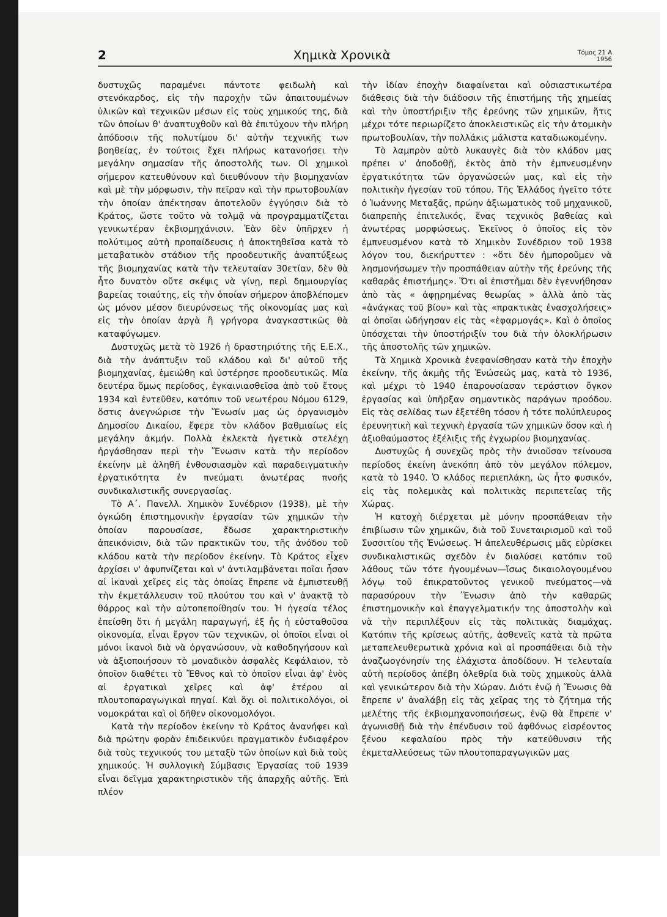2 Χημικὰ Χρονικὰ Τόμος 21 Α
1956
δυστυχῶς παραμένει πάντοτε φειδωλὴ καὶ στενόκαρδος, εἰς τὴν παροχὴν τῶν ἀπαιτουμένων ὑλικῶν καὶ τεχνικῶν μέσων εἰς τοὺς χημικούς της, διὰ τῶν ὁποίων θ' ἀναπτυχθοῦν καὶ θὰ ἐπιτύχουν τὴν πλήρη ἀπόδοσιν τῆς πολυτίμου δι' αὐτὴν τεχνικῆς των βοηθείας, ἐν τούτοις ἔχει πλήρως κατανοήσει τὴν μεγάλην σημασίαν τῆς ἀποστολῆς των. Οἱ χημικοὶ σήμερον κατευθύνουν καὶ διευθύνουν τὴν βιομηχανίαν καὶ μὲ τὴν μόρφωσιν, τὴν πεῖραν καὶ τὴν πρωτοβουλίαν τὴν ὁποίαν ἀπέκτησαν ἀποτελοῦν ἐγγύησιν διὰ τὸ Κράτος, ὥστε τοῦτο νὰ τολμᾷ νὰ προγραμματίζεται γενικωτέραν ἐκβιομηχάνισιν. Ἐὰν δὲν ὑπῆρχεν ἡ πολύτιμος αὐτὴ προπαίδευσις ἡ ἀποκτηθεῖσα κατὰ τὸ μεταβατικὸν στάδιον τῆς προοδευτικῆς ἀναπτύξεως τῆς βιομηχανίας κατὰ τὴν τελευταίαν 30ετίαν, δὲν θὰ ἦτο δυνατὸν οὔτε σκέψις νὰ γίνῃ, περὶ δημιουργίας βαρείας τοιαύτης, εἰς τὴν ὁποίαν σήμερον ἀποβλέπομεν ὡς μόνον μέσον διευρύνσεως τῆς οἰκονομίας μας καὶ εἰς τὴν ὁποίαν ἀργὰ ἢ γρήγορα ἀναγκαστικῶς θὰ καταφύγωμεν.
Δυστυχῶς μετὰ τὸ 1926 ἡ δραστηριότης τῆς Ε.Ε.Χ., διὰ τὴν ἀνάπτυξιν τοῦ κλάδου καὶ δι' αὐτοῦ τῆς βιομηχανίας, ἐμειώθη καὶ ὑστέρησε προοδευτικῶς. Μία δευτέρα ὅμως περίοδος, ἐγκαινιασθεῖσα ἀπὸ τοῦ ἔτους 1934 καὶ ἐντεῦθεν, κατόπιν τοῦ νεωτέρου Νόμου 6129, ὅστις ἀνεγνώρισε τὴν Ἕνωσίν μας ὡς ὀργανισμὸν Δημοσίου Δικαίου, ἔφερε τὸν κλάδον βαθμιαίως εἰς μεγάλην ἀκμήν. Πολλὰ ἐκλεκτὰ ἡγετικὰ στελέχη ἠργάσθησαν περὶ τὴν Ἕνωσιν κατὰ τὴν περίοδον ἐκείνην μὲ ἀληθῆ ἐνθουσιασμὸν καὶ παραδειγματικὴν ἐργατικότητα ἐν πνεύματι ἀνωτέρας πνοῆς συνδικαλιστικῆς συνεργασίας.
Τὸ Α΄. Πανελλ. Χημικὸν Συνέδριον (1938), μὲ τὴν ὀγκώδη ἐπιστημονικὴν ἐργασίαν τῶν χημικῶν τὴν ὁποίαν παρουσίασε, ἔδωσε χαρακτηριστικὴν ἀπεικόνισιν, διὰ τῶν πρακτικῶν του, τῆς ἀνόδου τοῦ κλάδου κατὰ τὴν περίοδον ἐκείνην. Τὸ Κράτος εἶχεν ἀρχίσει ν' ἀφυπνίζεται καὶ ν' ἀντιλαμβάνεται ποῖαι ἦσαν αἱ ἱκαναὶ χεῖρες εἰς τὰς ὁποίας ἔπρεπε νὰ ἐμπιστευθῇ τὴν ἐκμετάλλευσιν τοῦ πλούτου του καὶ ν' ἀνακτᾷ τὸ θάρρος καὶ τὴν αὐτοπεποίθησίν του. Ἡ ἡγεσία τέλος ἐπείσθη ὅτι ἡ μεγάλη παραγωγή, ἐξ ἧς ἡ εὐσταθοῦσα οἰκονομία, εἶναι ἔργον τῶν τεχνικῶν, οἱ ὁποῖοι εἶναι οἱ μόνοι ἱκανοὶ διὰ νὰ ὀργανώσουν, νὰ καθοδηγήσουν καὶ νὰ ἀξιοποιήσουν τὸ μοναδικὸν ἀσφαλὲς Κεφάλαιον, τὸ ὁποῖον διαθέτει τὸ Ἔθνος καὶ τὸ ὁποῖον εἶναι ἀφ' ἑνὸς αἱ ἐργατικαὶ χεῖρες καὶ ἀφ' ἑτέρου αἱ πλουτοπαραγωγικαὶ πηγαί. Καὶ ὄχι οἱ πολιτικολόγοι, οἱ νομοκράται καὶ οἱ δῆθεν οἰκονομολόγοι.
Κατὰ τὴν περίοδον ἐκείνην τὸ Κράτος ἀνανήφει καὶ διὰ πρώτην φορὰν ἐπιδεικνύει πραγματικὸν ἐνδιαφέρον διὰ τοὺς τεχνικούς του μεταξὺ τῶν ὁποίων καὶ διὰ τοὺς χημικούς. Ἡ συλλογικὴ Σύμβασις Ἐργασίας τοῦ 1939 εἶναι δεῖγμα χαρακτηριστικὸν τῆς ἀπαρχῆς αὐτῆς. Ἐπὶ πλέον
τὴν ἰδίαν ἐποχὴν διαφαίνεται καὶ οὐσιαστικωτέρα διάθεσις διὰ τὴν διάδοσιν τῆς ἐπιστήμης τῆς χημείας καὶ τὴν ὑποστήριξιν τῆς ἐρεύνης τῶν χημικῶν, ἥτις μέχρι τότε περιωρίζετο ἀποκλειστικῶς εἰς τὴν ἀτομικὴν πρωτοβουλίαν, τὴν πολλάκις μάλιστα καταδιωκομένην.
Τὸ λαμπρὸν αὐτὸ λυκαυγὲς διὰ τὸν κλάδον μας πρέπει ν' ἀποδοθῇ, ἐκτὸς ἀπὸ τὴν ἐμπνευσμένην ἐργατικότητα τῶν ὀργανώσεών μας, καὶ εἰς τὴν πολιτικὴν ἡγεσίαν τοῦ τόπου. Τῆς Ἑλλάδος ἡγεῖτο τότε ὁ Ἰωάννης Μεταξᾶς, πρώην ἀξιωματικὸς τοῦ μηχανικοῦ, διαπρεπὴς ἐπιτελικός, ἕνας τεχνικὸς βαθείας καὶ ἀνωτέρας μορφώσεως. Ἐκεῖνος ὁ ὁποῖος εἰς τὸν ἐμπνευσμένον κατὰ τὸ Χημικὸν Συνέδριον τοῦ 1938 λόγον του, διεκήρυττεν : «ὅτι δὲν ἠμποροῦμεν νὰ λησμονήσωμεν τὴν προσπάθειαν αὐτὴν τῆς ἐρεύνης τῆς καθαρᾶς ἐπιστήμης». Ὅτι αἱ ἐπιστῆμαι δὲν ἐγεννήθησαν ἀπὸ τὰς « ἀφῃρημένας θεωρίας » ἀλλὰ ἀπὸ τὰς «ἀνάγκας τοῦ βίου» καὶ τὰς «πρακτικὰς ἐνασχολήσεις» αἱ ὁποῖαι ὡδήγησαν εἰς τὰς «ἐφαρμογάς». Καὶ ὁ ὁποῖος ὑπόσχεται τὴν ὑποστήριξίν του διὰ τὴν ὁλοκλήρωσιν τῆς ἀποστολῆς τῶν χημικῶν.
Τὰ Χημικὰ Χρονικὰ ἐνεφανίσθησαν κατὰ τὴν ἐποχὴν ἐκείνην, τῆς ἀκμῆς τῆς Ἑνώσεώς μας, κατὰ τὸ 1936, καὶ μέχρι τὸ 1940 ἐπαρουσίασαν τεράστιον ὄγκον ἐργασίας καὶ ὑπῆρξαν σημαντικὸς παράγων προόδου. Εἰς τὰς σελίδας των ἐξετέθη τόσον ἡ τότε πολύπλευρος ἐρευνητικὴ καὶ τεχνικὴ ἐργασία τῶν χημικῶν ὅσον καὶ ἡ ἀξιοθαύμαστος ἐξέλιξις τῆς ἐγχωρίου βιομηχανίας.
Δυστυχῶς ἡ συνεχῶς πρὸς τὴν ἀνιοῦσαν τείνουσα περίοδος ἐκείνη ἀνεκόπη ἀπὸ τὸν μεγάλον πόλεμον, κατὰ τὸ 1940. Ὁ κλάδος περιεπλάκη, ὡς ἦτο φυσικόν, εἰς τὰς πολεμικὰς καὶ πολιτικὰς περιπετείας τῆς Χώρας.
Ἡ κατοχὴ διέρχεται μὲ μόνην προσπάθειαν τὴν ἐπιβίωσιν τῶν χημικῶν, διὰ τοῦ Συνεταιρισμοῦ καὶ τοῦ Συσσιτίου τῆς Ἑνώσεως. Ἡ ἀπελευθέρωσις μᾶς εὑρίσκει συνδικαλιστικῶς σχεδὸν ἐν διαλύσει κατόπιν τοῦ λάθους τῶν τότε ἡγουμένων—ἴσως δικαιολογουμένου λόγῳ τοῦ ἐπικρατοῦντος γενικοῦ πνεύματος—νὰ παρασύρουν τὴν Ἕνωσιν ἀπὸ τὴν καθαρῶς ἐπιστημονικὴν καὶ ἐπαγγελματικήν της ἀποστολὴν καὶ νὰ τὴν περιπλέξουν εἰς τὰς πολιτικὰς διαμάχας. Κατόπιν τῆς κρίσεως αὐτῆς, ἀσθενεῖς κατὰ τὰ πρῶτα μεταπελευθερωτικὰ χρόνια καὶ αἱ προσπάθειαι διὰ τὴν ἀναζωογόνησίν της ἐλάχιστα ἀποδίδουν. Ἡ τελευταία αὐτὴ περίοδος ἀπέβη ὀλεθρία διὰ τοὺς χημικοὺς ἀλλὰ καὶ γενικώτερον διὰ τὴν Χώραν. Διότι ἐνῷ ἡ Ἕνωσις θὰ ἔπρεπε ν' ἀναλάβῃ εἰς τὰς χεῖρας της τὸ ζήτημα τῆς μελέτης τῆς ἐκβιομηχανοποιήσεως, ἐνῷ θὰ ἔπρεπε ν' ἀγωνισθῇ διὰ τὴν ἐπένδυσιν τοῦ ἀφθόνως εἰσρέοντος ξένου κεφαλαίου πρὸς τὴν κατεύθυνσιν τῆς ἐκμεταλλεύσεως τῶν πλουτοπαραγωγικῶν μας